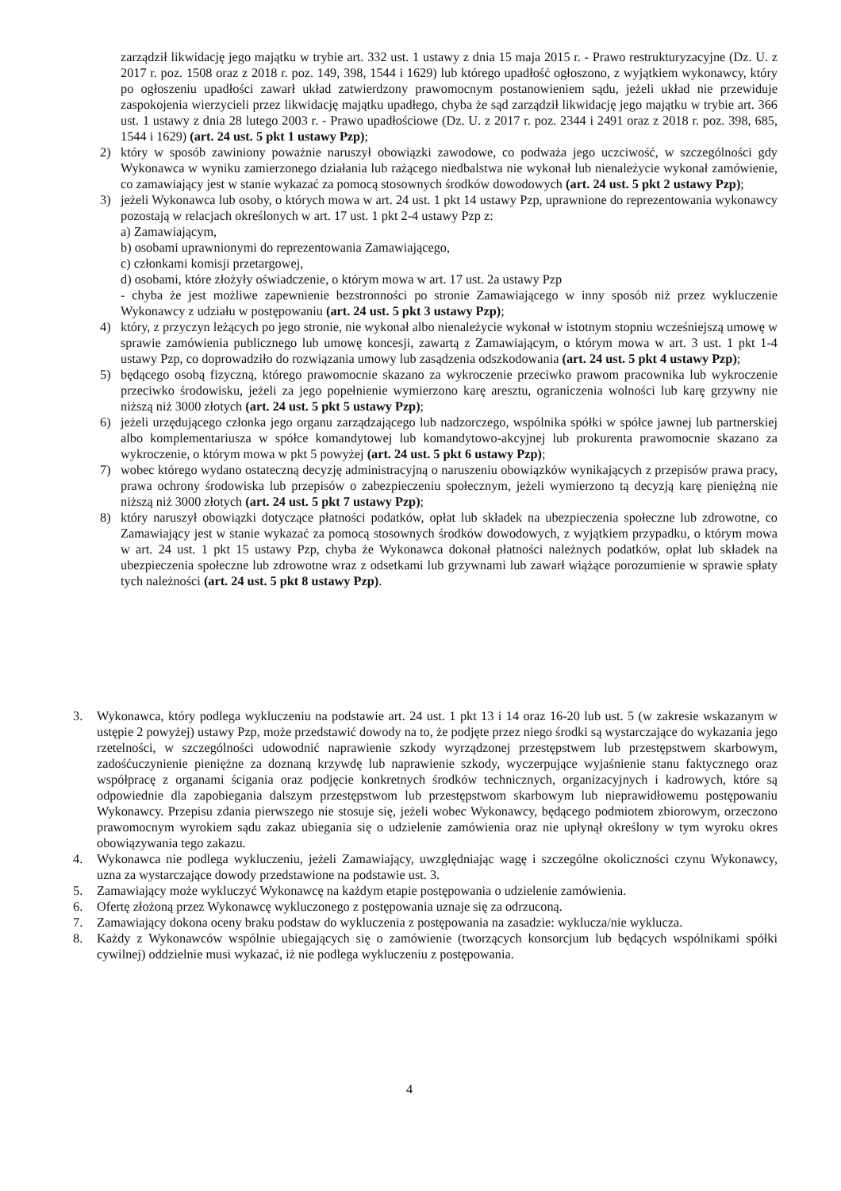zarządził likwidację jego majątku w trybie art. 332 ust. 1 ustawy z dnia 15 maja 2015 r. - Prawo restrukturyzacyjne (Dz. U. z 2017 r. poz. 1508 oraz z 2018 r. poz. 149, 398, 1544 i 1629) lub którego upadłość ogłoszono, z wyjątkiem wykonawcy, który po ogłoszeniu upadłości zawarł układ zatwierdzony prawomocnym postanowieniem sądu, jeżeli układ nie przewiduje zaspokojenia wierzycieli przez likwidację majątku upadłego, chyba że sąd zarządził likwidację jego majątku w trybie art. 366 ust. 1 ustawy z dnia 28 lutego 2003 r. - Prawo upadłościowe (Dz. U. z 2017 r. poz. 2344 i 2491 oraz z 2018 r. poz. 398, 685, 1544 i 1629) (art. 24 ust. 5 pkt 1 ustawy Pzp);
2) który w sposób zawiniony poważnie naruszył obowiązki zawodowe, co podważa jego uczciwość, w szczególności gdy Wykonawca w wyniku zamierzonego działania lub rażącego niedbalstwa nie wykonał lub nienależycie wykonał zamówienie, co zamawiający jest w stanie wykazać za pomocą stosownych środków dowodowych (art. 24 ust. 5 pkt 2 ustawy Pzp);
3) jeżeli Wykonawca lub osoby, o których mowa w art. 24 ust. 1 pkt 14 ustawy Pzp, uprawnione do reprezentowania wykonawcy pozostają w relacjach określonych w art. 17 ust. 1 pkt 2-4 ustawy Pzp z:
a) Zamawiającym,
b) osobami uprawnionymi do reprezentowania Zamawiającego,
c) członkami komisji przetargowej,
d) osobami, które złożyły oświadczenie, o którym mowa w art. 17 ust. 2a ustawy Pzp
- chyba że jest możliwe zapewnienie bezstronności po stronie Zamawiającego w inny sposób niż przez wykluczenie Wykonawcy z udziału w postępowaniu (art. 24 ust. 5 pkt 3 ustawy Pzp);
4) który, z przyczyn leżących po jego stronie, nie wykonał albo nienależycie wykonał w istotnym stopniu wcześniejszą umowę w sprawie zamówienia publicznego lub umowę koncesji, zawartą z Zamawiającym, o którym mowa w art. 3 ust. 1 pkt 1-4 ustawy Pzp, co doprowadziło do rozwiązania umowy lub zasądzenia odszkodowania (art. 24 ust. 5 pkt 4 ustawy Pzp);
5) będącego osobą fizyczną, którego prawomocnie skazano za wykroczenie przeciwko prawom pracownika lub wykroczenie przeciwko środowisku, jeżeli za jego popełnienie wymierzono karę aresztu, ograniczenia wolności lub karę grzywny nie niższą niż 3000 złotych (art. 24 ust. 5 pkt 5 ustawy Pzp);
6) jeżeli urzędującego członka jego organu zarządzającego lub nadzorczego, wspólnika spółki w spółce jawnej lub partnerskiej albo komplementariusza w spółce komandytowej lub komandytowo-akcyjnej lub prokurenta prawomocnie skazano za wykroczenie, o którym mowa w pkt 5 powyżej (art. 24 ust. 5 pkt 6 ustawy Pzp);
7) wobec którego wydano ostateczną decyzję administracyjną o naruszeniu obowiązków wynikających z przepisów prawa pracy, prawa ochrony środowiska lub przepisów o zabezpieczeniu społecznym, jeżeli wymierzono tą decyzją karę pieniężną nie niższą niż 3000 złotych (art. 24 ust. 5 pkt 7 ustawy Pzp);
8) który naruszył obowiązki dotyczące płatności podatków, opłat lub składek na ubezpieczenia społeczne lub zdrowotne, co Zamawiający jest w stanie wykazać za pomocą stosownych środków dowodowych, z wyjątkiem przypadku, o którym mowa w art. 24 ust. 1 pkt 15 ustawy Pzp, chyba że Wykonawca dokonał płatności należnych podatków, opłat lub składek na ubezpieczenia społeczne lub zdrowotne wraz z odsetkami lub grzywnami lub zawarł wiążące porozumienie w sprawie spłaty tych należności (art. 24 ust. 5 pkt 8 ustawy Pzp).
3. Wykonawca, który podlega wykluczeniu na podstawie art. 24 ust. 1 pkt 13 i 14 oraz 16-20 lub ust. 5 (w zakresie wskazanym w ustępie 2 powyżej) ustawy Pzp, może przedstawić dowody na to, że podjęte przez niego środki są wystarczające do wykazania jego rzetelności, w szczególności udowodnić naprawienie szkody wyrządzonej przestępstwem lub przestępstwem skarbowym, zadośćuczynienie pieniężne za doznaną krzywdę lub naprawienie szkody, wyczerpujące wyjaśnienie stanu faktycznego oraz współpracę z organami ścigania oraz podjęcie konkretnych środków technicznych, organizacyjnych i kadrowych, które są odpowiednie dla zapobiegania dalszym przestępstwom lub przestępstwom skarbowym lub nieprawidłowemu postępowaniu Wykonawcy. Przepisu zdania pierwszego nie stosuje się, jeżeli wobec Wykonawcy, będącego podmiotem zbiorowym, orzeczono prawomocnym wyrokiem sądu zakaz ubiegania się o udzielenie zamówienia oraz nie upłynął określony w tym wyroku okres obowiązywania tego zakazu.
4. Wykonawca nie podlega wykluczeniu, jeżeli Zamawiający, uwzględniając wagę i szczególne okoliczności czynu Wykonawcy, uzna za wystarczające dowody przedstawione na podstawie ust. 3.
5. Zamawiający może wykluczyć Wykonawcę na każdym etapie postępowania o udzielenie zamówienia.
6. Ofertę złożoną przez Wykonawcę wykluczonego z postępowania uznaje się za odrzuconą.
7. Zamawiający dokona oceny braku podstaw do wykluczenia z postępowania na zasadzie: wyklucza/nie wyklucza.
8. Każdy z Wykonawców wspólnie ubiegających się o zamówienie (tworzących konsorcjum lub będących wspólnikami spółki cywilnej) oddzielnie musi wykazać, iż nie podlega wykluczeniu z postępowania.
4